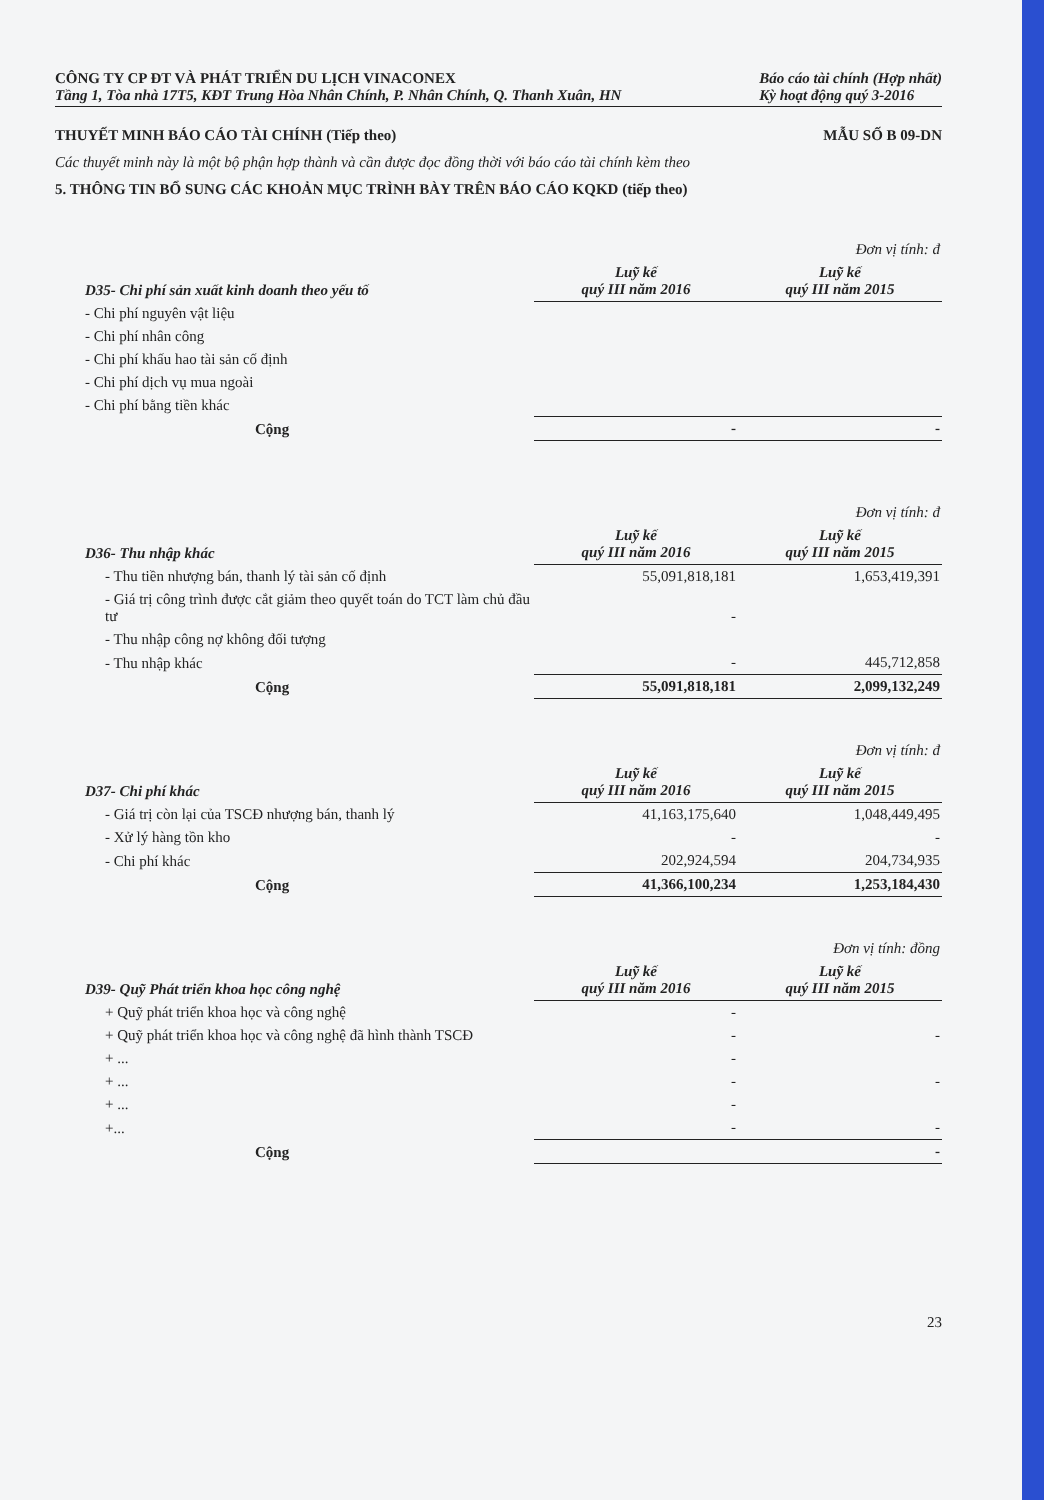CÔNG TY CP ĐT VÀ PHÁT TRIỂN DU LỊCH VINACONEX
Tầng 1, Tòa nhà 17T5, KĐT Trung Hòa Nhân Chính, P. Nhân Chính, Q. Thanh Xuân, HN
Báo cáo tài chính (Hợp nhất)
Kỳ hoạt động quý 3-2016
THUYẾT MINH BÁO CÁO TÀI CHÍNH (Tiếp theo) MẪU SỐ B 09-DN
Các thuyết minh này là một bộ phận hợp thành và cần được đọc đồng thời với báo cáo tài chính kèm theo
5. THÔNG TIN BỔ SUNG CÁC KHOẢN MỤC TRÌNH BÀY TRÊN BÁO CÁO KQKD (tiếp theo)
| | Đơn vị tính: đ | |
| D35- Chi phí sản xuất kinh doanh theo yếu tố | Luỹ kế quý III năm 2016 | Luỹ kế quý III năm 2015 |
| - Chi phí nguyên vật liệu | | |
| - Chi phí nhân công | | |
| - Chi phí khấu hao tài sản cố định | | |
| - Chi phí dịch vụ mua ngoài | | |
| - Chi phí bằng tiền khác | | |
| Cộng | - | - |
| | Đơn vị tính: đ | |
| D36- Thu nhập khác | Luỹ kế quý III năm 2016 | Luỹ kế quý III năm 2015 |
| - Thu tiền nhượng bán, thanh lý tài sản cố định | 55,091,818,181 | 1,653,419,391 |
| - Giá trị công trình được cắt giảm theo quyết toán do TCT làm chủ đầu tư | - | |
| - Thu nhập công nợ không đối tượng | | |
| - Thu nhập khác | - | 445,712,858 |
| Cộng | 55,091,818,181 | 2,099,132,249 |
| | Đơn vị tính: đ | |
| D37- Chi phí khác | Luỹ kế quý III năm 2016 | Luỹ kế quý III năm 2015 |
| - Giá trị còn lại của TSCĐ nhượng bán, thanh lý | 41,163,175,640 | 1,048,449,495 |
| - Xử lý hàng tồn kho | - | - |
| - Chi phí khác | 202,924,594 | 204,734,935 |
| Cộng | 41,366,100,234 | 1,253,184,430 |
| | Đơn vị tính: đồng | |
| D39- Quỹ Phát triển khoa học công nghệ | Luỹ kế quý III năm 2016 | Luỹ kế quý III năm 2015 |
| + Quỹ phát triển khoa học và công nghệ | - | |
| + Quỹ phát triển khoa học và công nghệ đã hình thành TSCĐ | - | - |
| + ... | - | |
| + ... | - | - |
| + ... | - | |
| +... | - | - |
| Cộng | | - |
23